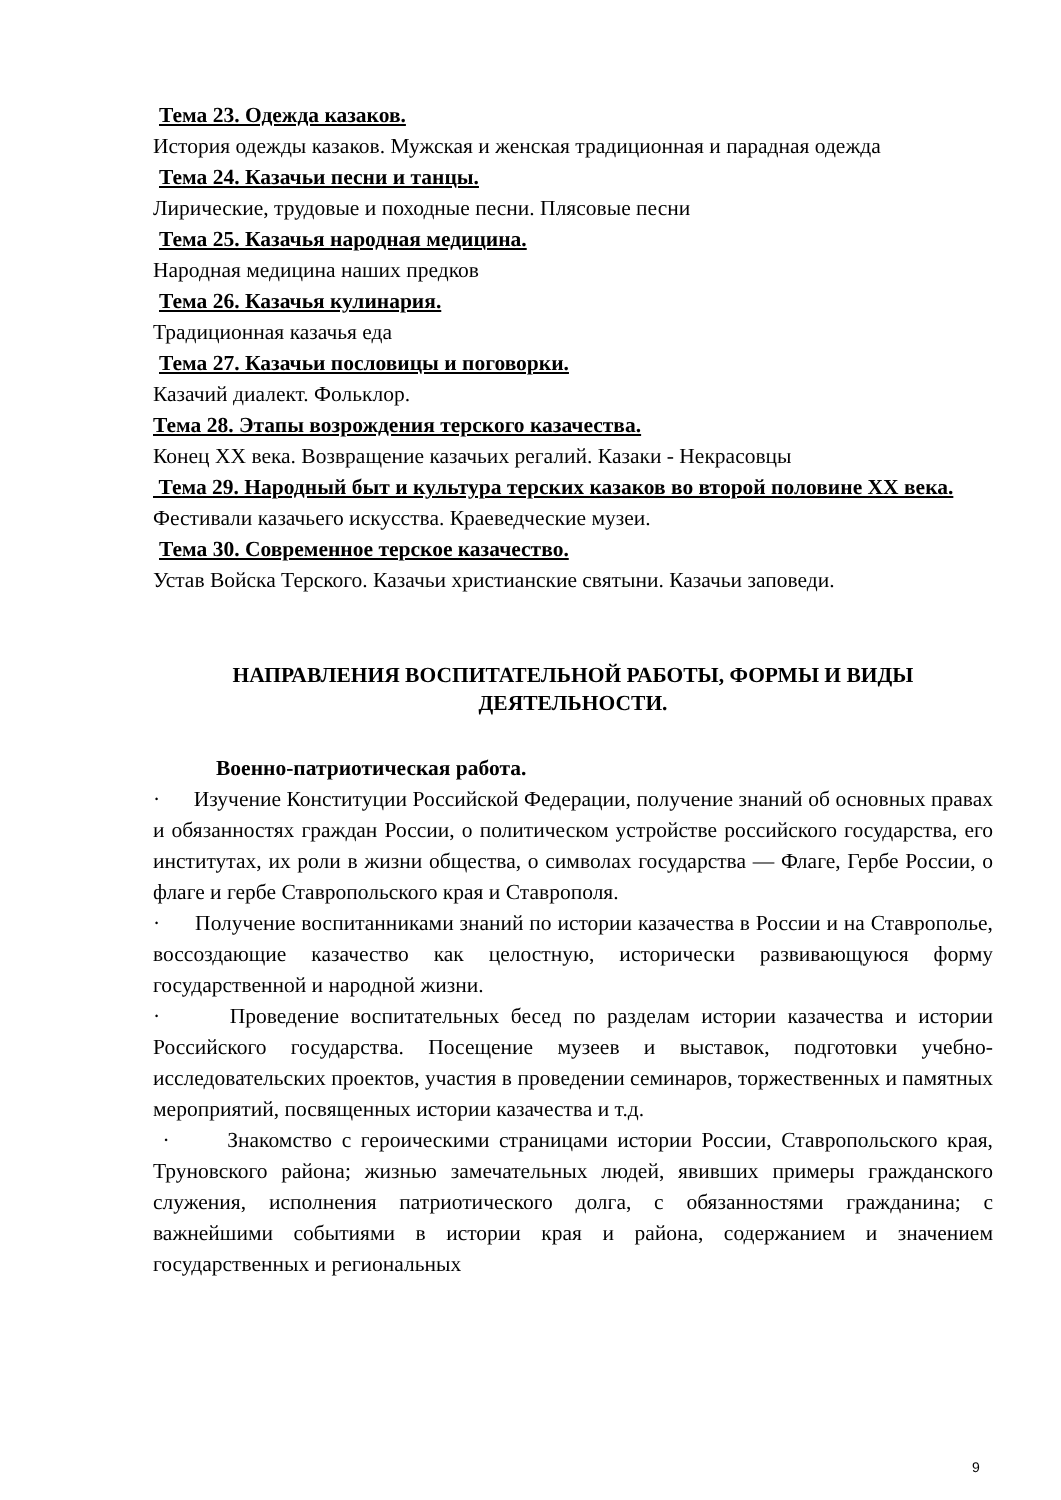Тема 23. Одежда казаков.
История одежды казаков. Мужская и женская традиционная и парадная одежда
Тема 24. Казачьи песни и танцы.
Лирические, трудовые и походные песни. Плясовые песни
Тема 25. Казачья народная медицина.
Народная медицина наших предков
Тема 26. Казачья кулинария.
Традиционная казачья еда
Тема 27. Казачьи пословицы и поговорки.
Казачий диалект. Фольклор.
Тема 28. Этапы возрождения терского казачества.
Конец XX века. Возвращение казачьих регалий. Казаки - Некрасовцы
Тема 29. Народный быт и культура терских казаков во второй половине XX века.
Фестивали казачьего искусства. Краеведческие музеи.
Тема 30. Современное терское казачество.
Устав Войска Терского. Казачьи христианские святыни. Казачьи заповеди.
НАПРАВЛЕНИЯ ВОСПИТАТЕЛЬНОЙ РАБОТЫ, ФОРМЫ И ВИДЫ
ДЕЯТЕЛЬНОСТИ.
Военно-патриотическая работа.
· Изучение Конституции Российской Федерации, получение знаний об основных правах и обязанностях граждан России, о политическом устройстве российского государства, его институтах, их роли в жизни общества, о символах государства — Флаге, Гербе России, о флаге и гербе Ставропольского края и Ставрополя.
· Получение воспитанниками знаний по истории казачества в России и на Ставрополье, воссоздающие казачество как целостную, исторически развивающуюся форму государственной и народной жизни.
· Проведение воспитательных бесед по разделам истории казачества и истории Российского государства. Посещение музеев и выставок, подготовки учебно-исследовательских проектов, участия в проведении семинаров, торжественных и памятных мероприятий, посвященных истории казачества и т.д.
· Знакомство с героическими страницами истории России, Ставропольского края, Труновского района; жизнью замечательных людей, явивших примеры гражданского служения, исполнения патриотического долга, с обязанностями гражданина; с важнейшими событиями в истории края и района, содержанием и значением государственных и региональных
9